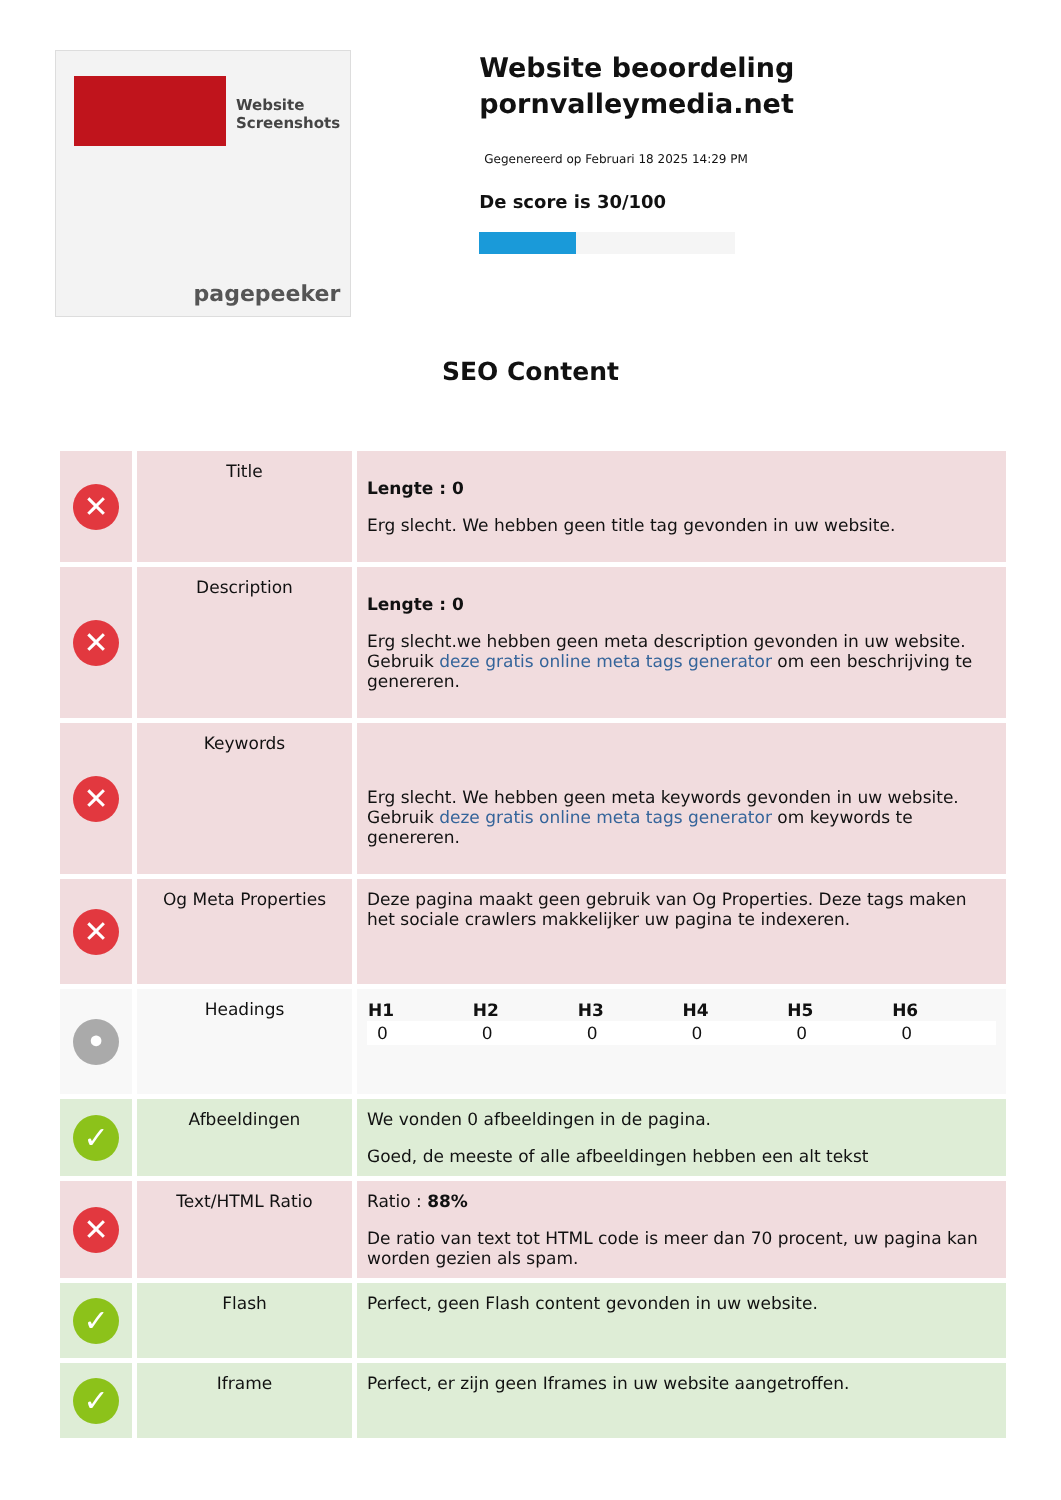Website Screenshots
pagepeeker
Website beoordeling pornvalleymedia.net
Gegenereerd op Februari 18 2025 14:29 PM
De score is 30/100
SEO Content
| ✕ | Title | Lengte : 0 Erg slecht. We hebben geen title tag gevonden in uw website. |
| ✕ | Description | Lengte : 0 Erg slecht.we hebben geen meta description gevonden in uw website. Gebruik deze gratis online meta tags generator om een beschrijving te genereren. |
| ✕ | Keywords | Erg slecht. We hebben geen meta keywords gevonden in uw website. Gebruik deze gratis online meta tags generator om keywords te genereren. |
| ✕ | Og Meta Properties | Deze pagina maakt geen gebruik van Og Properties. Deze tags maken het sociale crawlers makkelijker uw pagina te indexeren. |
| • | Headings | / H1 / H2 / H3 / H4 / H5 / H6 / / --- / --- / --- / --- / --- / --- / / 0 / 0 / 0 / 0 / 0 / 0 / |
| ✓ | Afbeeldingen | We vonden 0 afbeeldingen in de pagina. Goed, de meeste of alle afbeeldingen hebben een alt tekst |
| ✕ | Text/HTML Ratio | Ratio : 88% De ratio van text tot HTML code is meer dan 70 procent, uw pagina kan worden gezien als spam. |
| ✓ | Flash | Perfect, geen Flash content gevonden in uw website. |
| ✓ | Iframe | Perfect, er zijn geen Iframes in uw website aangetroffen. |